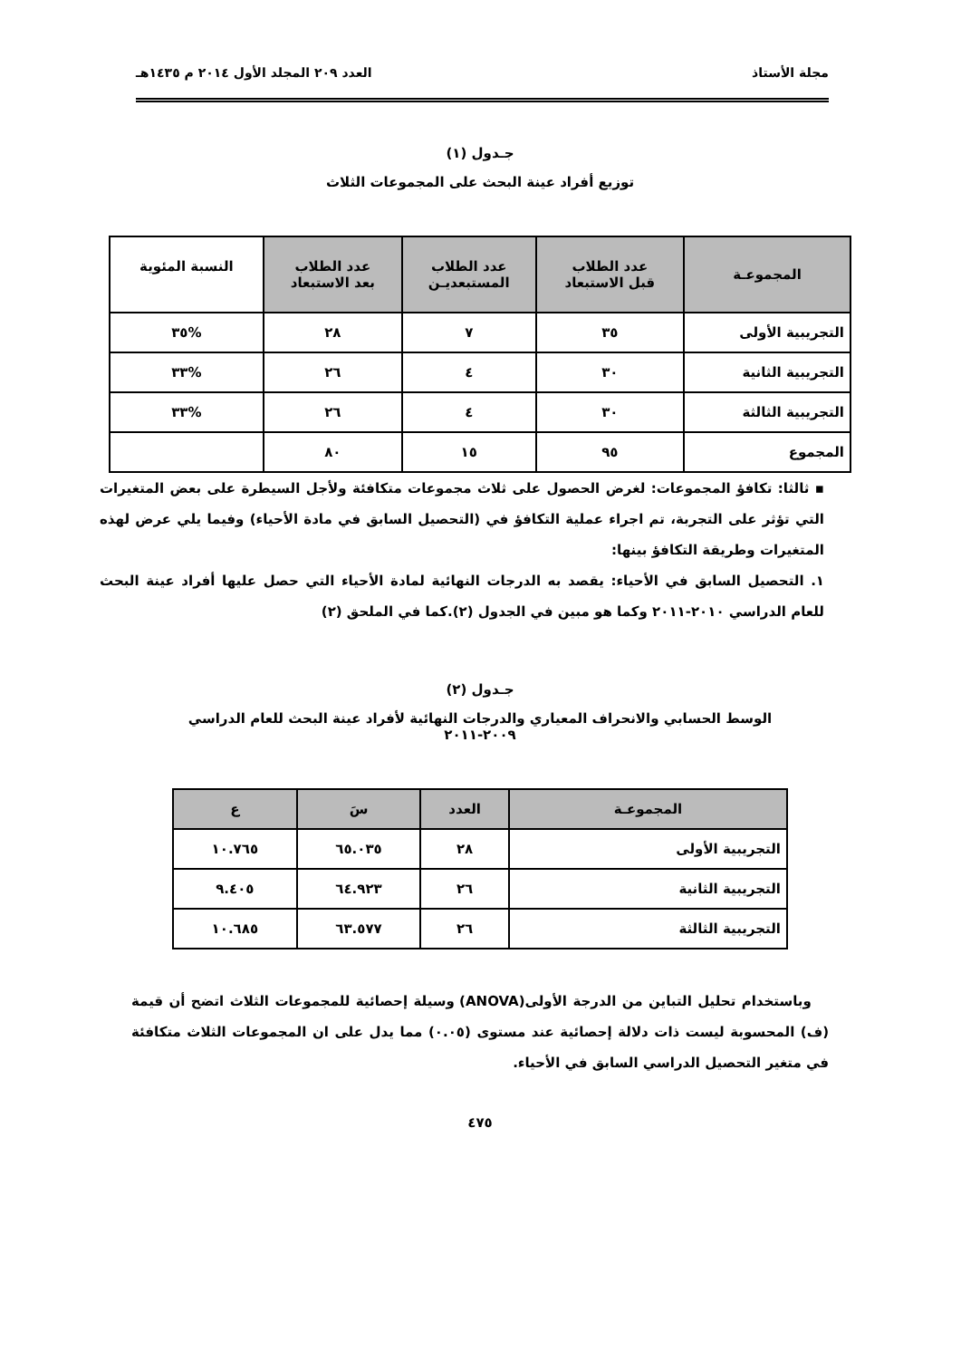مجلة الأستاذ العدد ٢٠٩ المجلد الأول ٢٠١٤ م ١٤٣٥هـ
جـدول (١)
توزيع أفراد عينة البحث على المجموعات الثلاث
| المجموعـة | عدد الطلاب قبل الاستبعاد | عدد الطلاب المستبعديـن | عدد الطلاب بعد الاستبعاد | النسبة المئوية |
| --- | --- | --- | --- | --- |
| التجريبية الأولى | ٣٥ | ٧ | ٢٨ | %٣٥ |
| التجريبية الثانية | ٣٠ | ٤ | ٢٦ | %٣٣ |
| التجريبية الثالثة | ٣٠ | ٤ | ٢٦ | %٣٣ |
| المجموع | ٩٥ | ١٥ | ٨٠ | |
▪ ثالثا: تكافؤ المجموعات: لغرض الحصول على ثلاث مجموعات متكافئة ولأجل السيطرة على بعض المتغيرات التي تؤثر على التجربة، تم اجراء عملية التكافؤ في (التحصيل السابق في مادة الأحياء) وفيما يلي عرض لهذه المتغيرات وطريقة التكافؤ بينها:
١. التحصيل السابق في الأحياء: يقصد به الدرجات النهائية لمادة الأحياء التي حصل عليها أفراد عينة البحث للعام الدراسي ٢٠١٠-٢٠١١ وكما هو مبين في الجدول (٢).كما في الملحق (٢)
جـدول (٢)
الوسط الحسابي والانحراف المعياري والدرجات النهائية لأفراد عينة البحث للعام الدراسي
٢٠٠٩-٢٠١١
| المجموعـة | العدد | سَ | ع |
| --- | --- | --- | --- |
| التجريبية الأولى | ٢٨ | ٦٥.٠٣٥ | ١٠.٧٦٥ |
| التجريبية الثانية | ٢٦ | ٦٤.٩٢٣ | ٩.٤٠٥ |
| التجريبية الثالثة | ٢٦ | ٦٣.٥٧٧ | ١٠.٦٨٥ |
وباستخدام تحليل التباين من الدرجة الأولى(ANOVA) وسيلة إحصائية للمجموعات الثلاث اتضح أن قيمة (ف) المحسوبة ليست ذات دلالة إحصائية عند مستوى (٠.٠٥) مما يدل على ان المجموعات الثلاث متكافئة في متغير التحصيل الدراسي السابق في الأحياء.
٤٧٥